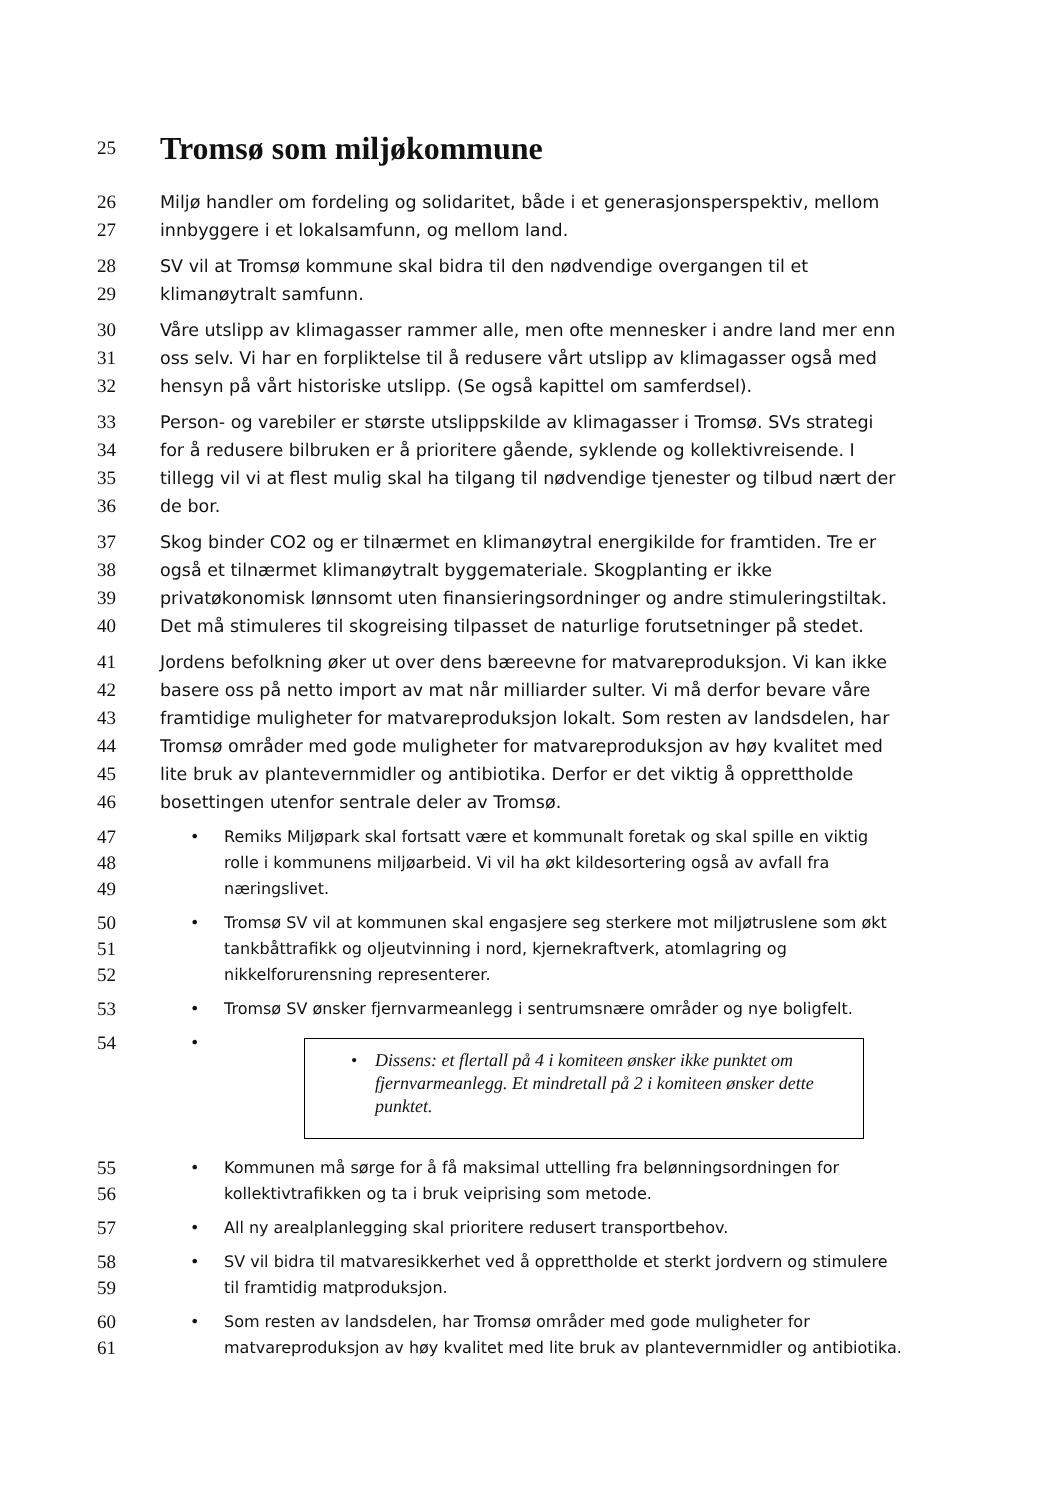25
Tromsø som miljøkommune
26 Miljø handler om fordeling og solidaritet, både i et generasjonsperspektiv, mellom
27 innbyggere i et lokalsamfunn, og mellom land.
28 SV vil at Tromsø kommune skal bidra til den nødvendige overgangen til et
29 klimanøytralt samfunn.
30 Våre utslipp av klimagasser rammer alle, men ofte mennesker i andre land mer enn
31 oss selv. Vi har en forpliktelse til å redusere vårt utslipp av klimagasser også med
32 hensyn på vårt historiske utslipp. (Se også kapittel om samferdsel).
33 Person- og varebiler er største utslippskilde av klimagasser i Tromsø. SVs strategi
34 for å redusere bilbruken er å prioritere gående, syklende og kollektivreisende. I
35 tillegg vil vi at flest mulig skal ha tilgang til nødvendige tjenester og tilbud nært der
36 de bor.
37 Skog binder CO2 og er tilnærmet en klimanøytral energikilde for framtiden. Tre er
38 også et tilnærmet klimanøytralt byggemateriale. Skogplanting er ikke
39 privatøkonomisk lønnsomt uten finansieringsordninger og andre stimuleringstiltak.
40 Det må stimuleres til skogreising tilpasset de naturlige forutsetninger på stedet.
41 Jordens befolkning øker ut over dens bæreevne for matvareproduksjon. Vi kan ikke
42 basere oss på netto import av mat når milliarder sulter. Vi må derfor bevare våre
43 framtidige muligheter for matvareproduksjon lokalt. Som resten av landsdelen, har
44 Tromsø områder med gode muligheter for matvareproduksjon av høy kvalitet med
45 lite bruk av plantevernmidler og antibiotika. Derfor er det viktig å opprettholde
46 bosettingen utenfor sentrale deler av Tromsø.
47
• Remiks Miljøpark skal fortsatt være et kommunalt foretak og skal spille en viktig
48
rolle i kommunens miljøarbeid. Vi vil ha økt kildesortering også av avfall fra
49
næringslivet.
50
• Tromsø SV vil at kommunen skal engasjere seg sterkere mot miljøtruslene som økt
51
tankbåttrafikk og oljeutvinning i nord, kjernekraftverk, atomlagring og
52
nikkelforurensning representerer.
53
• Tromsø SV ønsker fjernvarmeanlegg i sentrumsnære områder og nye boligfelt.
54
• • Dissens: et flertall på 4 i komiteen ønsker ikke punktet om fjernvarmeanlegg. Et mindretall på 2 i komiteen ønsker dette punktet.
55
• Kommunen må sørge for å få maksimal uttelling fra belønningsordningen for
56
kollektivtrafikken og ta i bruk veiprising som metode.
57
• All ny arealplanlegging skal prioritere redusert transportbehov.
58
• SV vil bidra til matvaresikkerhet ved å opprettholde et sterkt jordvern og stimulere
59
til framtidig matproduksjon.
60
• Som resten av landsdelen, har Tromsø områder med gode muligheter for
61
matvareproduksjon av høy kvalitet med lite bruk av plantevernmidler og antibiotika.